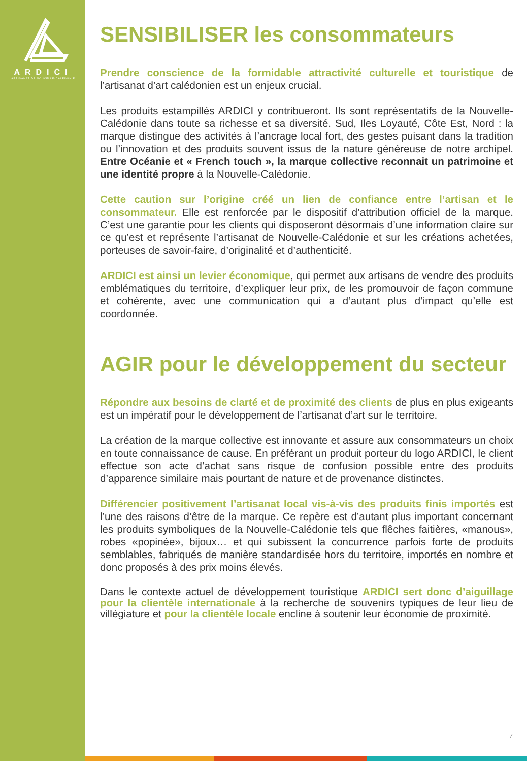ARDICI
ARTISANAT DE NOUVELLE-CALÉDONIE
SENSIBILISER les consommateurs
Prendre conscience de la formidable attractivité culturelle et touristique de l’artisanat d’art calédonien est un enjeux crucial.
Les produits estampillés ARDICI y contribueront. Ils sont représentatifs de la Nouvelle-Calédonie dans toute sa richesse et sa diversité. Sud, Iles Loyauté, Côte Est, Nord : la marque distingue des activités à l’ancrage local fort, des gestes puisant dans la tradition ou l’innovation et des produits souvent issus de la nature généreuse de notre archipel. Entre Océanie et « French touch », la marque collective reconnait un patrimoine et une identité propre à la Nouvelle-Calédonie.
Cette caution sur l’origine créé un lien de confiance entre l’artisan et le consommateur. Elle est renforcée par le dispositif d’attribution officiel de la marque. C’est une garantie pour les clients qui disposeront désormais d’une information claire sur ce qu’est et représente l’artisanat de Nouvelle-Calédonie et sur les créations achetées, porteuses de savoir-faire, d’originalité et d’authenticité.
ARDICI est ainsi un levier économique, qui permet aux artisans de vendre des produits emblématiques du territoire, d’expliquer leur prix, de les promouvoir de façon commune et cohérente, avec une communication qui a d’autant plus d’impact qu’elle est coordonnée.
AGIR pour le développement du secteur
Répondre aux besoins de clarté et de proximité des clients de plus en plus exigeants est un impératif pour le développement de l’artisanat d’art sur le territoire.
La création de la marque collective est innovante et assure aux consommateurs un choix en toute connaissance de cause. En préférant un produit porteur du logo ARDICI, le client effectue son acte d’achat sans risque de confusion possible entre des produits d’apparence similaire mais pourtant de nature et de provenance distinctes.
Différencier positivement l’artisanat local vis-à-vis des produits finis importés est l’une des raisons d’être de la marque. Ce repère est d’autant plus important concernant les produits symboliques de la Nouvelle-Calédonie tels que flêches faitières, «manous», robes «popinée», bijoux… et qui subissent la concurrence parfois forte de produits semblables, fabriqués de manière standardisée hors du territoire, importés en nombre et donc proposés à des prix moins élevés.
Dans le contexte actuel de développement touristique ARDICI sert donc d’aiguillage pour la clientèle internationale à la recherche de souvenirs typiques de leur lieu de villégiature et pour la clientèle locale encline à soutenir leur économie de proximité.
7